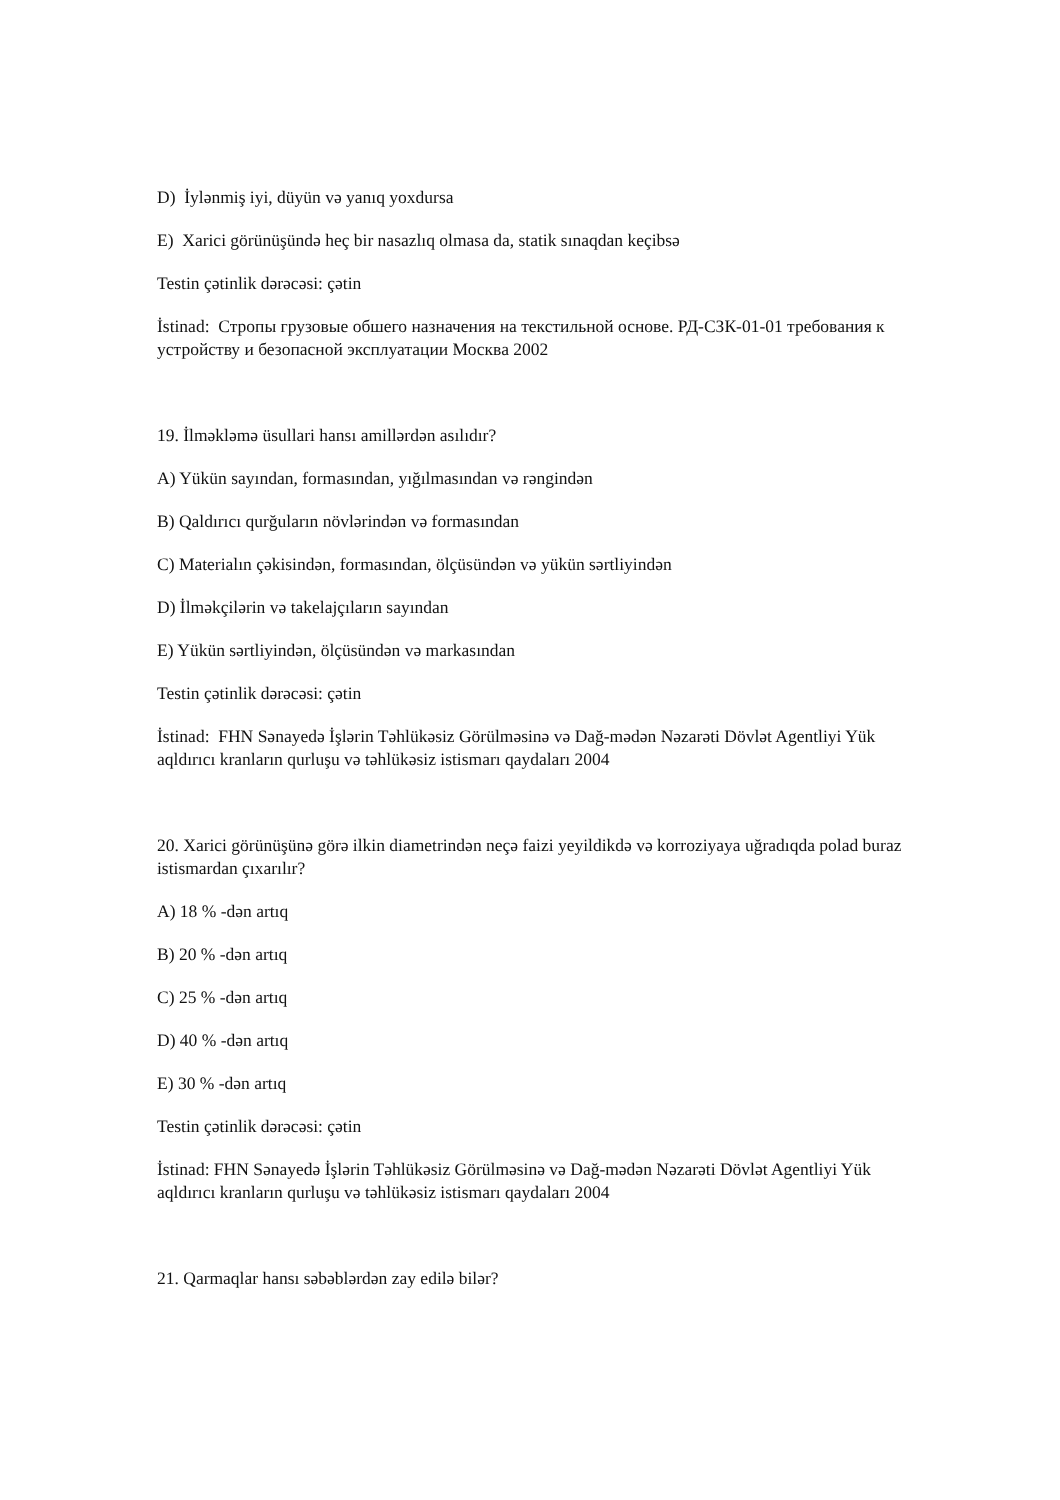D) İylənmiş iyi, düyün və yanıq yoxdursa
E) Xarici görünüşündə heç bir nasazlıq olmasa da, statik sınaqdan keçibsə
Testin çətinlik dərəcəsi: çətin
İstinad: Стропы грузовые обшего назначения на текстильной основе. РД-СЗК-01-01 требования к устройству и безопасной эксплуатации Москва 2002
19. İlməkləmə üsullari hansı amillərdən asılıdır?
A) Yükün sayından, formasından, yığılmasından və rəngindən
B) Qaldırıcı qurğuların növlərindən və formasından
C) Materialın çəkisindən, formasından, ölçüsündən və yükün sərtliyindən
D) İlməkçilərin və takelajçıların sayından
E) Yükün sərtliyindən, ölçüsündən və markasından
Testin çətinlik dərəcəsi: çətin
İstinad: FHN Sənayedə İşlərin Təhlükəsiz Görülməsinə və Dağ-mədən Nəzarəti Dövlət Agentliyi Yük aqldırıcı kranların qurluşu və təhlükəsiz istismarı qaydaları 2004
20. Xarici görünüşünə görə ilkin diametrindən neçə faizi yeyildikdə və korroziyaya uğradıqda polad buraz istismardan çıxarılır?
A) 18 % -dən artıq
B) 20 % -dən artıq
C) 25 % -dən artıq
D) 40 % -dən artıq
E) 30 % -dən artıq
Testin çətinlik dərəcəsi: çətin
İstinad: FHN Sənayedə İşlərin Təhlükəsiz Görülməsinə və Dağ-mədən Nəzarəti Dövlət Agentliyi Yük aqldırıcı kranların qurluşu və təhlükəsiz istismarı qaydaları 2004
21. Qarmaqlar hansı səbəblərdən zay edilə bilər?